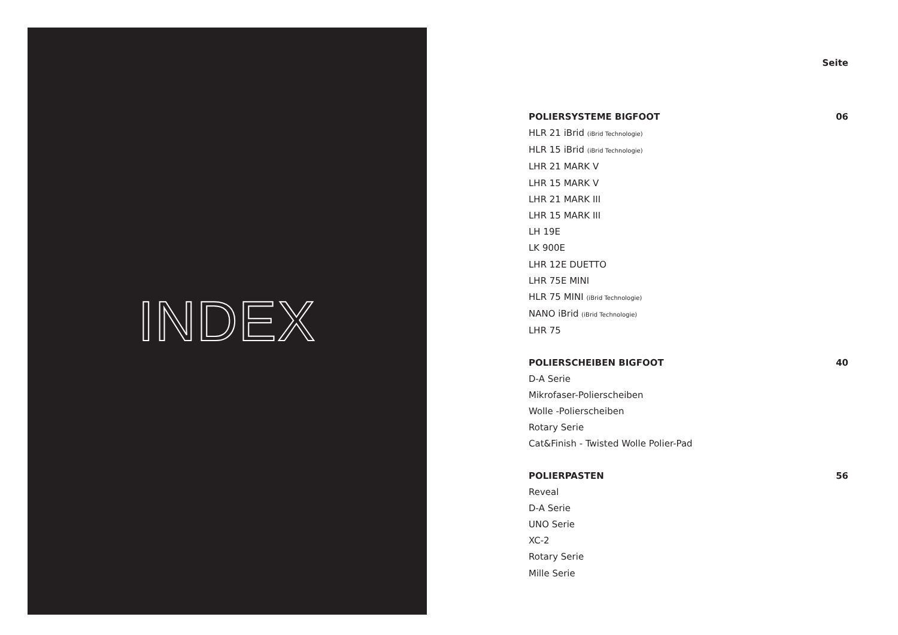INDEX
Seite
POLIERSYSTEME BIGFOOT 06
HLR 21 iBrid (iBrid Technologie)
HLR 15 iBrid (iBrid Technologie)
LHR 21 MARK V
LHR 15 MARK V
LHR 21 MARK III
LHR 15 MARK III
LH 19E
LK 900E
LHR 12E DUETTO
LHR 75E MINI
HLR 75 MINI (iBrid Technologie)
NANO iBrid (iBrid Technologie)
LHR 75
POLIERSCHEIBEN BIGFOOT 40
D-A Serie
Mikrofaser-Polierscheiben
Wolle -Polierscheiben
Rotary Serie
Cat&Finish - Twisted Wolle Polier-Pad
POLIERPASTEN 56
Reveal
D-A Serie
UNO Serie
XC-2
Rotary Serie
Mille Serie